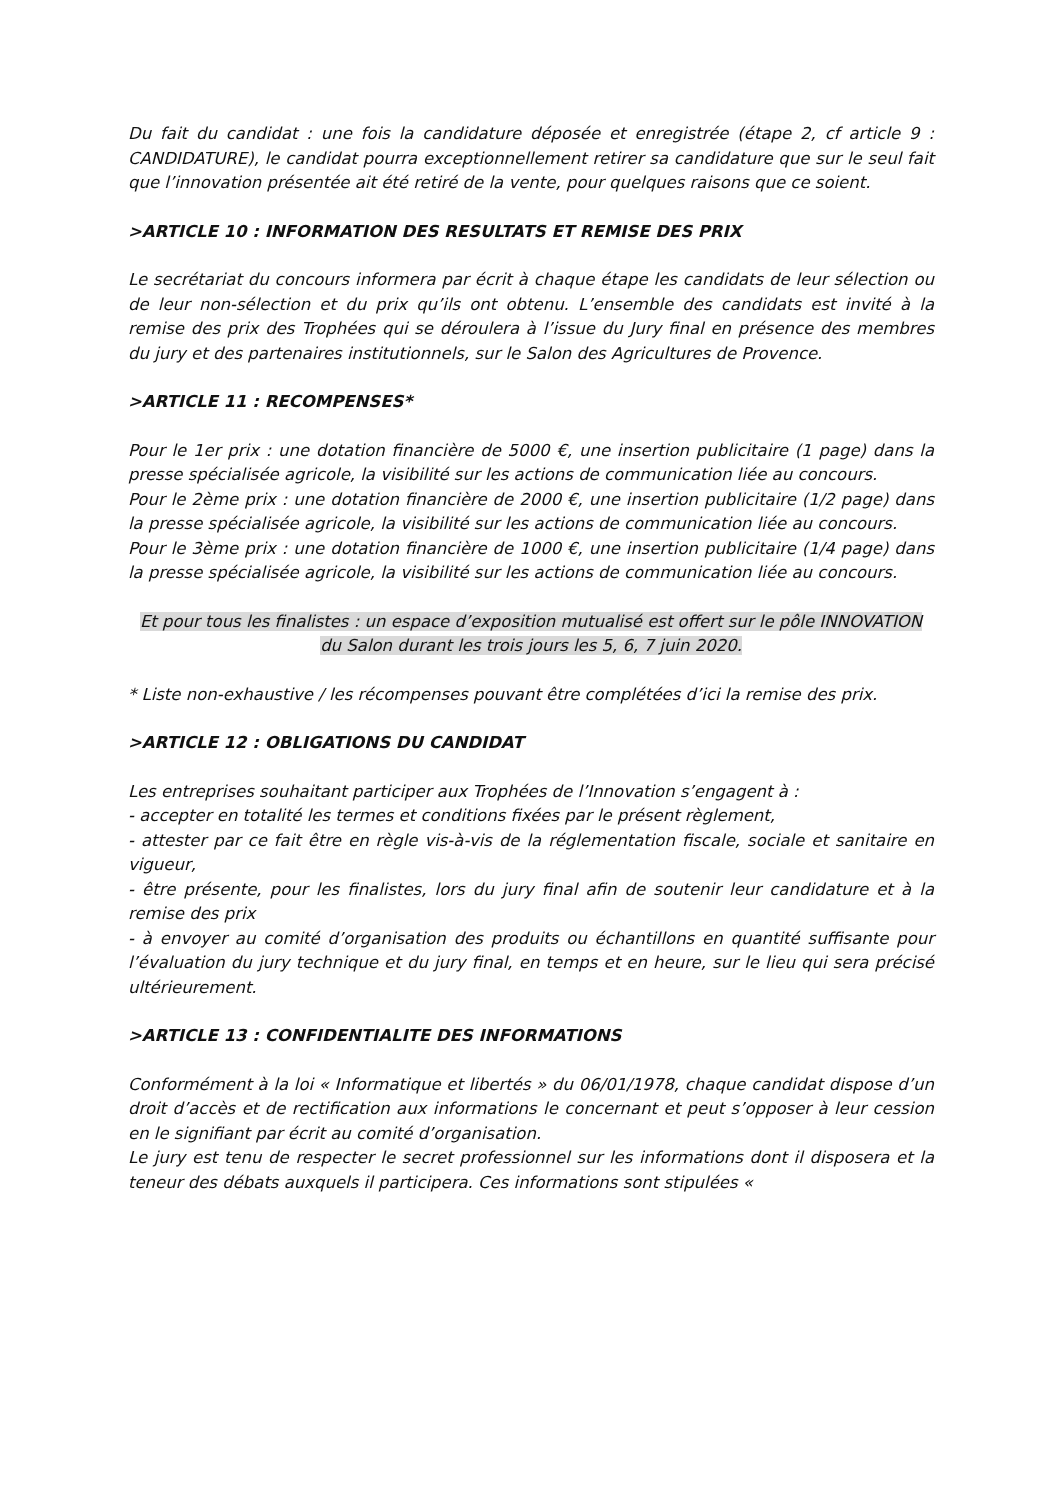Du fait du candidat : une fois la candidature déposée et enregistrée (étape 2, cf article 9 : CANDIDATURE), le candidat pourra exceptionnellement retirer sa candidature que sur le seul fait que l’innovation présentée ait été retiré de la vente, pour quelques raisons que ce soient.
>ARTICLE 10 : INFORMATION DES RESULTATS ET REMISE DES PRIX
Le secrétariat du concours informera par écrit à chaque étape les candidats de leur sélection ou de leur non-sélection et du prix qu’ils ont obtenu. L’ensemble des candidats est invité à la remise des prix des Trophées qui se déroulera à l’issue du Jury final en présence des membres du jury et des partenaires institutionnels, sur le Salon des Agricultures de Provence.
>ARTICLE 11 : RECOMPENSES*
Pour le 1er prix : une dotation financière de 5000 €, une insertion publicitaire (1 page) dans la presse spécialisée agricole, la visibilité sur les actions de communication liée au concours.
Pour le 2ème prix : une dotation financière de 2000 €, une insertion publicitaire (1/2 page) dans la presse spécialisée agricole, la visibilité sur les actions de communication liée au concours.
Pour le 3ème prix : une dotation financière de 1000 €, une insertion publicitaire (1/4 page) dans la presse spécialisée agricole, la visibilité sur les actions de communication liée au concours.
Et pour tous les finalistes : un espace d’exposition mutualisé est offert sur le pôle INNOVATION du Salon durant les trois jours les 5, 6, 7 juin 2020.
* Liste non-exhaustive / les récompenses pouvant être complétées d’ici la remise des prix.
>ARTICLE 12 : OBLIGATIONS DU CANDIDAT
Les entreprises souhaitant participer aux Trophées de l’Innovation s’engagent à :
- accepter en totalité les termes et conditions fixées par le présent règlement,
- attester par ce fait être en règle vis-à-vis de la réglementation fiscale, sociale et sanitaire en vigueur,
- être présente, pour les finalistes, lors du jury final afin de soutenir leur candidature et à la remise des prix
- à envoyer au comité d’organisation des produits ou échantillons en quantité suffisante pour l’évaluation du jury technique et du jury final, en temps et en heure, sur le lieu qui sera précisé ultérieurement.
>ARTICLE 13 : CONFIDENTIALITE DES INFORMATIONS
Conformément à la loi « Informatique et libertés » du 06/01/1978, chaque candidat dispose d’un droit d’accès et de rectification aux informations le concernant et peut s’opposer à leur cession en le signifiant par écrit au comité d’organisation.
Le jury est tenu de respecter le secret professionnel sur les informations dont il disposera et la teneur des débats auxquels il participera. Ces informations sont stipulées «